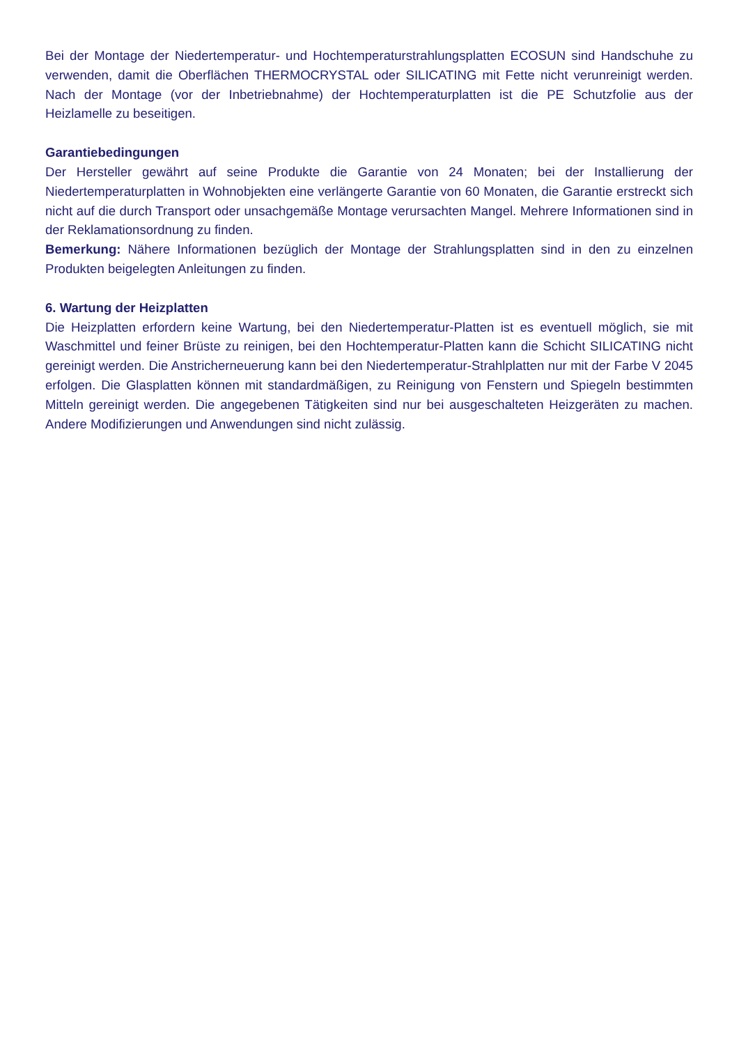Bei der Montage der Niedertemperatur- und Hochtemperaturstrahlungsplatten ECOSUN sind Handschuhe zu verwenden, damit die Oberflächen THERMOCRYSTAL oder SILICATING mit Fette nicht verunreinigt werden. Nach der Montage (vor der Inbetriebnahme) der Hochtemperaturplatten ist die PE Schutzfolie aus der Heizlamelle zu beseitigen.
Garantiebedingungen
Der Hersteller gewährt auf seine Produkte die Garantie von 24 Monaten; bei der Installierung der Niedertemperaturplatten in Wohnobjekten eine verlängerte Garantie von 60 Monaten, die Garantie erstreckt sich nicht auf die durch Transport oder unsachgemäße Montage verursachten Mangel. Mehrere Informationen sind in der Reklamationsordnung zu finden.
Bemerkung: Nähere Informationen bezüglich der Montage der Strahlungsplatten sind in den zu einzelnen Produkten beigelegten Anleitungen zu finden.
6. Wartung der Heizplatten
Die Heizplatten erfordern keine Wartung, bei den Niedertemperatur-Platten ist es eventuell möglich, sie mit Waschmittel und feiner Brüste zu reinigen, bei den Hochtemperatur-Platten kann die Schicht SILICATING nicht gereinigt werden. Die Anstricherneuerung kann bei den Niedertemperatur-Strahlplatten nur mit der Farbe V 2045 erfolgen. Die Glasplatten können mit standardmäßigen, zu Reinigung von Fenstern und Spiegeln bestimmten Mitteln gereinigt werden. Die angegebenen Tätigkeiten sind nur bei ausgeschalteten Heizgeräten zu machen. Andere Modifizierungen und Anwendungen sind nicht zulässig.